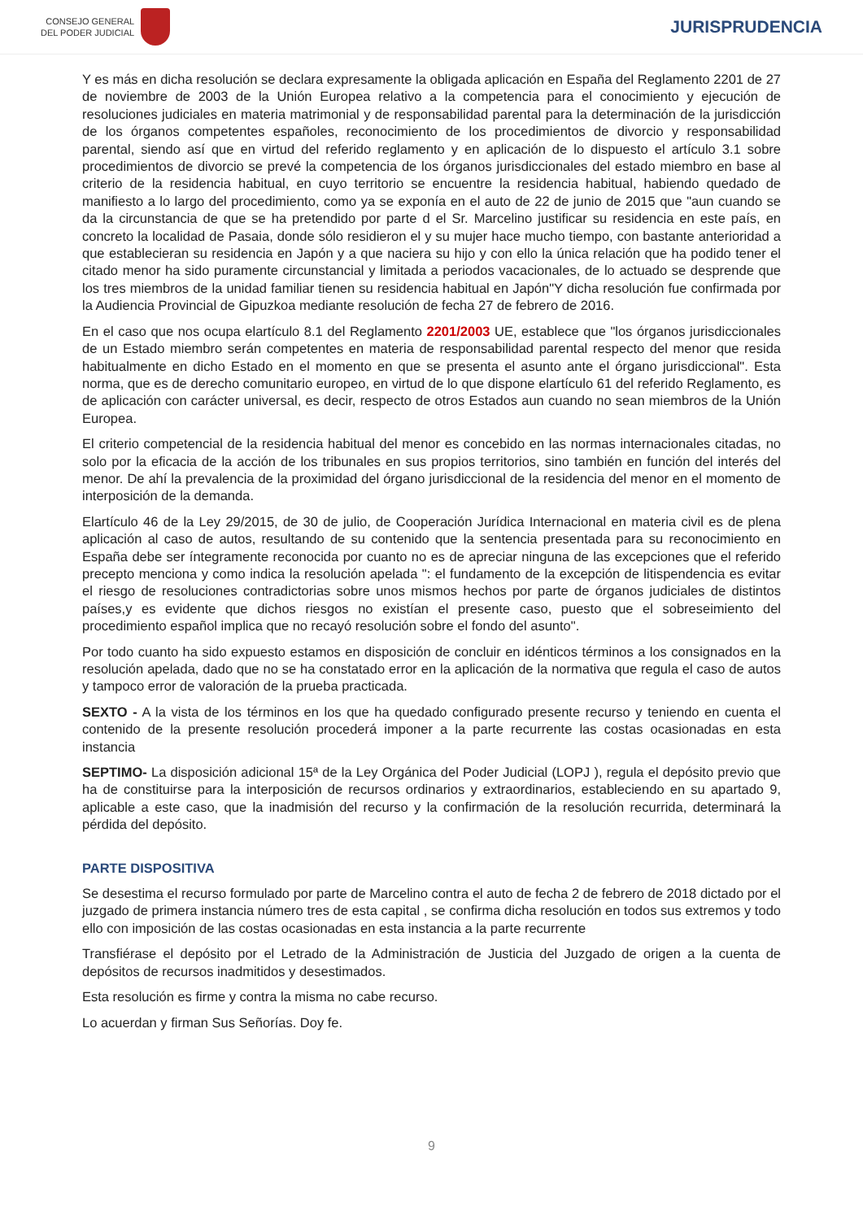CONSEJO GENERAL
DEL PODER JUDICIAL
JURISPRUDENCIA
Y es más en dicha resolución se declara expresamente la obligada aplicación en España del Reglamento 2201 de 27 de noviembre de 2003 de la Unión Europea relativo a la competencia para el conocimiento y ejecución de resoluciones judiciales en materia matrimonial y de responsabilidad parental para la determinación de la jurisdicción de los órganos competentes españoles, reconocimiento de los procedimientos de divorcio y responsabilidad parental, siendo así que en virtud del referido reglamento y en aplicación de lo dispuesto el artículo 3.1 sobre procedimientos de divorcio se prevé la competencia de los órganos jurisdiccionales del estado miembro en base al criterio de la residencia habitual, en cuyo territorio se encuentre la residencia habitual, habiendo quedado de manifiesto a lo largo del procedimiento, como ya se exponía en el auto de 22 de junio de 2015 que "aun cuando se da la circunstancia de que se ha pretendido por parte d el Sr. Marcelino justificar su residencia en este país, en concreto la localidad de Pasaia, donde sólo residieron el y su mujer hace mucho tiempo, con bastante anterioridad a que establecieran su residencia en Japón y a que naciera su hijo y con ello la única relación que ha podido tener el citado menor ha sido puramente circunstancial y limitada a periodos vacacionales, de lo actuado se desprende que los tres miembros de la unidad familiar tienen su residencia habitual en Japón"Y dicha resolución fue confirmada por la Audiencia Provincial de Gipuzkoa mediante resolución de fecha 27 de febrero de 2016.
En el caso que nos ocupa elartículo 8.1 del Reglamento 2201/2003 UE, establece que "los órganos jurisdiccionales de un Estado miembro serán competentes en materia de responsabilidad parental respecto del menor que resida habitualmente en dicho Estado en el momento en que se presenta el asunto ante el órgano jurisdiccional". Esta norma, que es de derecho comunitario europeo, en virtud de lo que dispone elartículo 61 del referido Reglamento, es de aplicación con carácter universal, es decir, respecto de otros Estados aun cuando no sean miembros de la Unión Europea.
El criterio competencial de la residencia habitual del menor es concebido en las normas internacionales citadas, no solo por la eficacia de la acción de los tribunales en sus propios territorios, sino también en función del interés del menor. De ahí la prevalencia de la proximidad del órgano jurisdiccional de la residencia del menor en el momento de interposición de la demanda.
Elartículo 46 de la Ley 29/2015, de 30 de julio, de Cooperación Jurídica Internacional en materia civil es de plena aplicación al caso de autos, resultando de su contenido que la sentencia presentada para su reconocimiento en España debe ser íntegramente reconocida por cuanto no es de apreciar ninguna de las excepciones que el referido precepto menciona y como indica la resolución apelada ": el fundamento de la excepción de litispendencia es evitar el riesgo de resoluciones contradictorias sobre unos mismos hechos por parte de órganos judiciales de distintos países,y es evidente que dichos riesgos no existían el presente caso, puesto que el sobreseimiento del procedimiento español implica que no recayó resolución sobre el fondo del asunto".
Por todo cuanto ha sido expuesto estamos en disposición de concluir en idénticos términos a los consignados en la resolución apelada, dado que no se ha constatado error en la aplicación de la normativa que regula el caso de autos y tampoco error de valoración de la prueba practicada.
SEXTO - A la vista de los términos en los que ha quedado configurado presente recurso y teniendo en cuenta el contenido de la presente resolución procederá imponer a la parte recurrente las costas ocasionadas en esta instancia
SEPTIMO- La disposición adicional 15ª de la Ley Orgánica del Poder Judicial (LOPJ ), regula el depósito previo que ha de constituirse para la interposición de recursos ordinarios y extraordinarios, estableciendo en su apartado 9, aplicable a este caso, que la inadmisión del recurso y la confirmación de la resolución recurrida, determinará la pérdida del depósito.
PARTE DISPOSITIVA
Se desestima el recurso formulado por parte de Marcelino contra el auto de fecha 2 de febrero de 2018 dictado por el juzgado de primera instancia número tres de esta capital , se confirma dicha resolución en todos sus extremos y todo ello con imposición de las costas ocasionadas en esta instancia a la parte recurrente
Transfiérase el depósito por el Letrado de la Administración de Justicia del Juzgado de origen a la cuenta de depósitos de recursos inadmitidos y desestimados.
Esta resolución es firme y contra la misma no cabe recurso.
Lo acuerdan y firman Sus Señorías. Doy fe.
9